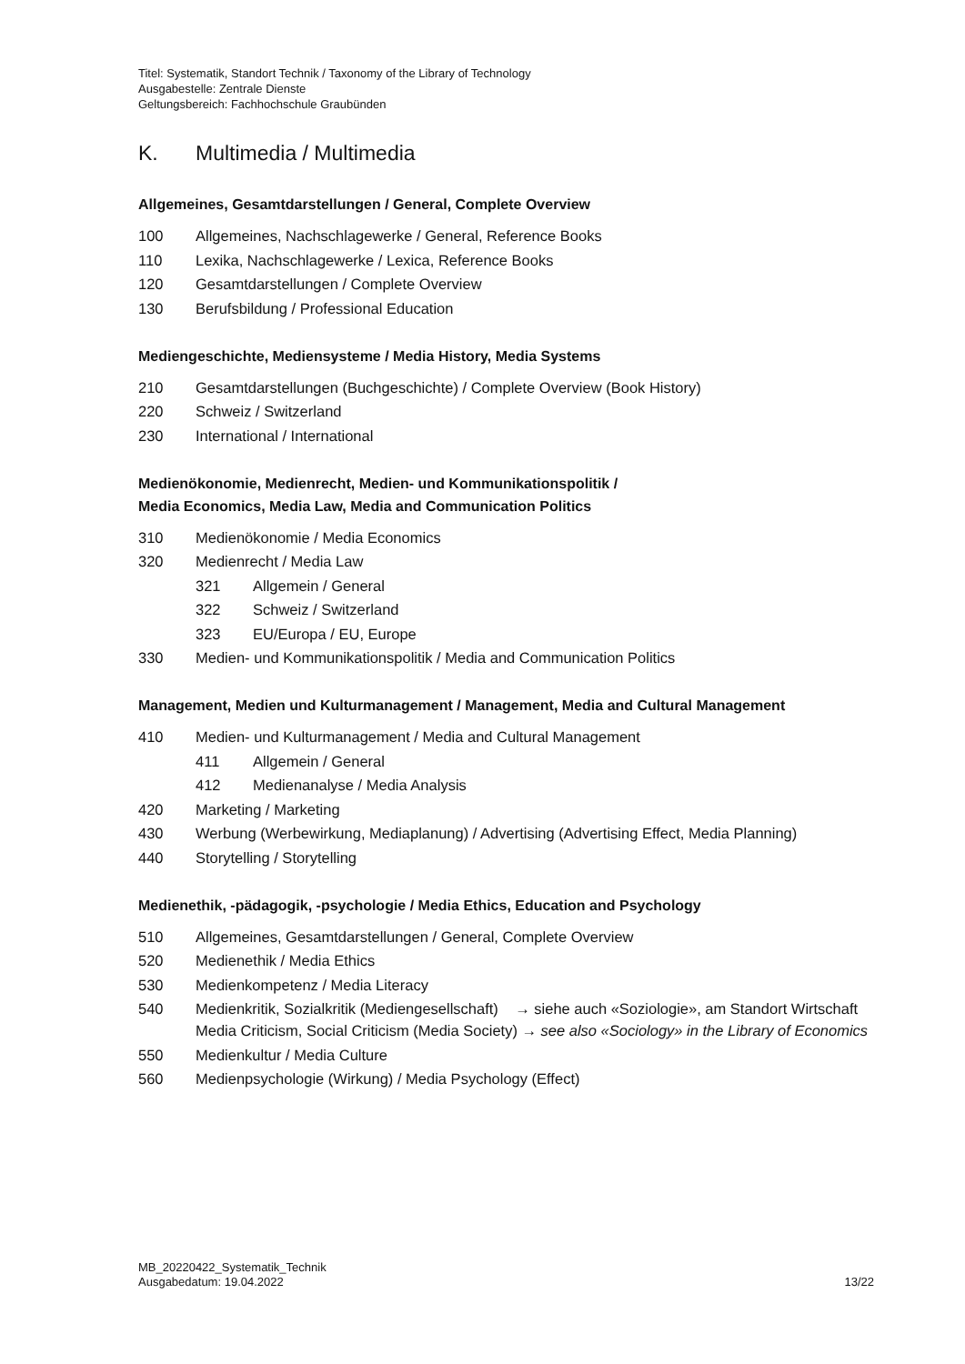Titel: Systematik, Standort Technik / Taxonomy of the Library of Technology
Ausgabestelle: Zentrale Dienste
Geltungsbereich: Fachhochschule Graubünden
K. Multimedia / Multimedia
Allgemeines, Gesamtdarstellungen / General, Complete Overview
100 Allgemeines, Nachschlagewerke / General, Reference Books
110 Lexika, Nachschlagewerke / Lexica, Reference Books
120 Gesamtdarstellungen / Complete Overview
130 Berufsbildung / Professional Education
Mediengeschichte, Mediensysteme / Media History, Media Systems
210 Gesamtdarstellungen (Buchgeschichte) / Complete Overview (Book History)
220 Schweiz / Switzerland
230 International / International
Medienökonomie, Medienrecht, Medien- und Kommunikationspolitik /
Media Economics, Media Law, Media and Communication Politics
310 Medienökonomie / Media Economics
320 Medienrecht / Media Law
321 Allgemein / General
322 Schweiz / Switzerland
323 EU/Europa / EU, Europe
330 Medien- und Kommunikationspolitik / Media and Communication Politics
Management, Medien und Kulturmanagement / Management, Media and Cultural Management
410 Medien- und Kulturmanagement / Media and Cultural Management
411 Allgemein / General
412 Medienanalyse / Media Analysis
420 Marketing / Marketing
430 Werbung (Werbewirkung, Mediaplanung) / Advertising (Advertising Effect, Media Planning)
440 Storytelling / Storytelling
Medienethik, -pädagogik, -psychologie / Media Ethics, Education and Psychology
510 Allgemeines, Gesamtdarstellungen / General, Complete Overview
520 Medienethik / Media Ethics
530 Medienkompetenz / Media Literacy
540 Medienkritik, Sozialkritik (Mediengesellschaft) → siehe auch «Soziologie», am Standort Wirtschaft
Media Criticism, Social Criticism (Media Society) → see also «Sociology» in the Library of Economics
550 Medienkultur / Media Culture
560 Medienpsychologie (Wirkung) / Media Psychology (Effect)
MB_20220422_Systematik_Technik
Ausgabedatum: 19.04.2022
13/22